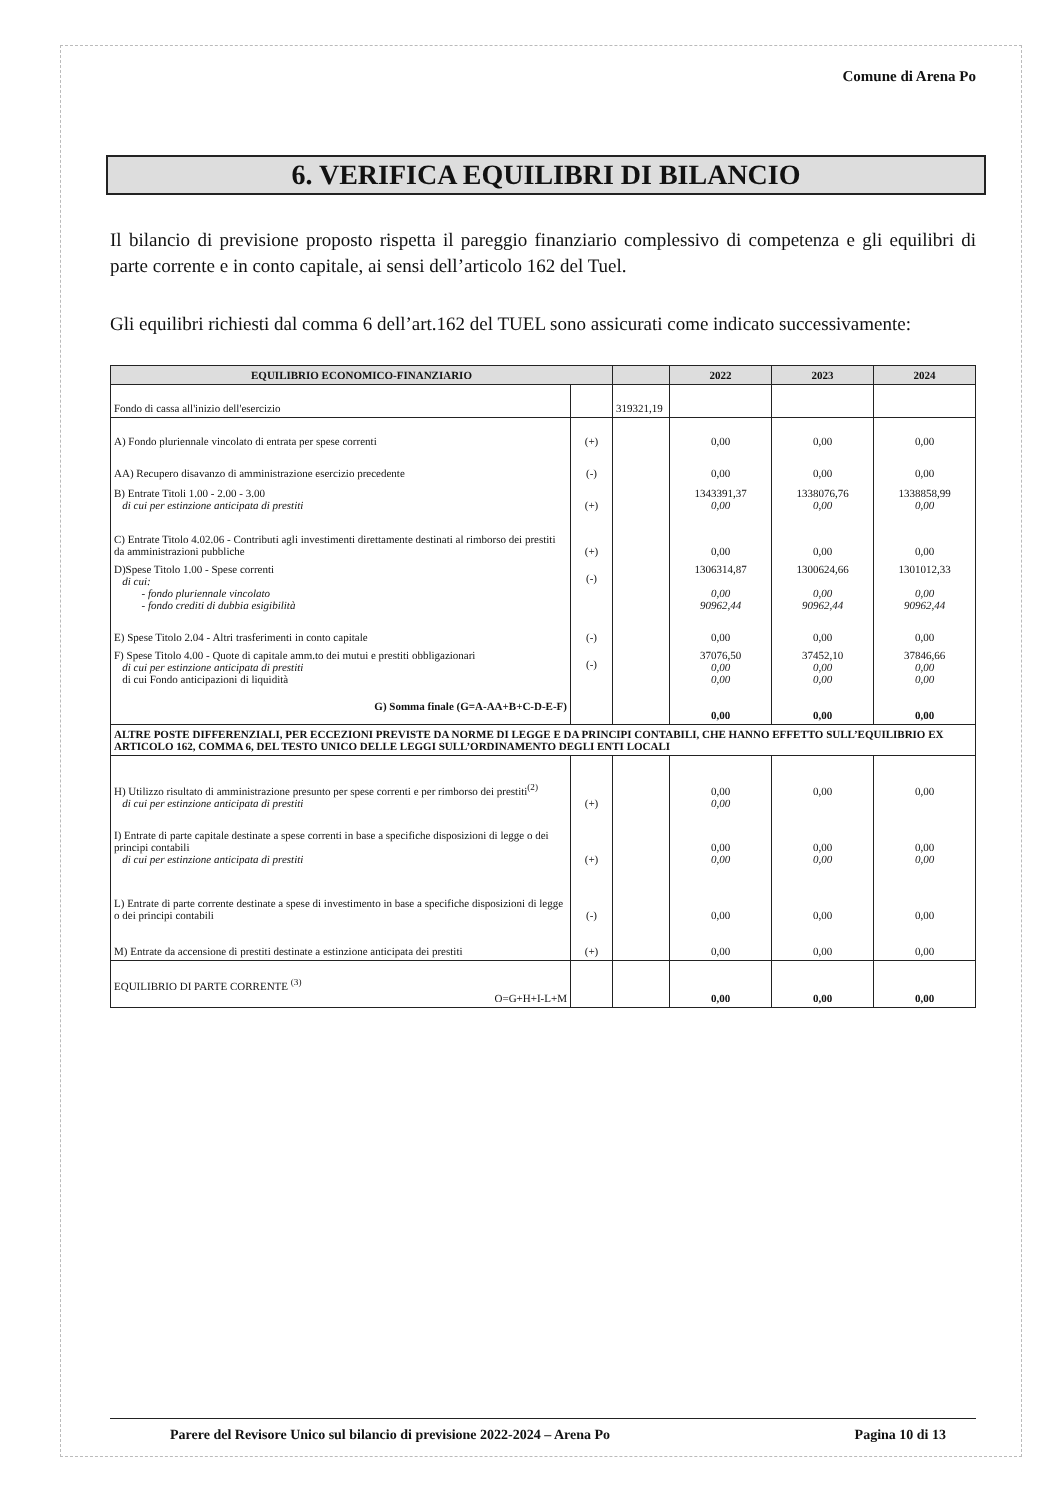Comune di Arena Po
6. VERIFICA EQUILIBRI DI BILANCIO
Il bilancio di previsione proposto rispetta il pareggio finanziario complessivo di competenza e gli equilibri di parte corrente e in conto capitale, ai sensi dell’articolo 162 del Tuel.
Gli equilibri richiesti dal comma 6 dell’art.162 del TUEL sono assicurati come indicato successivamente:
| EQUILIBRIO ECONOMICO-FINANZIARIO | | | 2022 | 2023 | 2024 |
| --- | --- | --- | --- | --- | --- |
| Fondo di cassa all'inizio dell'esercizio | | 319321,19 | | | |
| A) Fondo pluriennale vincolato di entrata per spese correnti | (+) | | 0,00 | 0,00 | 0,00 |
| AA) Recupero disavanzo di amministrazione esercizio precedente | (-) | | 0,00 | 0,00 | 0,00 |
| B) Entrate Titoli 1.00 - 2.00 - 3.00 di cui per estinzione anticipata di prestiti | (+) | | 1343391,37 0,00 | 1338076,76 0,00 | 1338858,99 0,00 |
| C) Entrate Titolo 4.02.06 - Contributi agli investimenti direttamente destinati al rimborso dei prestiti da amministrazioni pubbliche | (+) | | 0,00 | 0,00 | 0,00 |
| D)Spese Titolo 1.00 - Spese correnti di cui: - fondo pluriennale vincolato - fondo crediti di dubbia esigibilità | (-) | | 1306314,87 0,00 90962,44 | 1300624,66 0,00 90962,44 | 1301012,33 0,00 90962,44 |
| E) Spese Titolo 2.04 - Altri trasferimenti in conto capitale | (-) | | 0,00 | 0,00 | 0,00 |
| F) Spese Titolo 4.00 - Quote di capitale amm.to dei mutui e prestiti obbligazionari di cui per estinzione anticipata di prestiti di cui Fondo anticipazioni di liquidità | (-) | | 37076,50 0,00 0,00 | 37452,10 0,00 0,00 | 37846,66 0,00 0,00 |
| G) Somma finale (G=A-AA+B+C-D-E-F) | | | 0,00 | 0,00 | 0,00 |
| ALTRE POSTE DIFFERENZIALI, PER ECCEZIONI PREVISTE DA NORME DI LEGGE E DA PRINCIPI CONTABILI, CHE HANNO EFFETTO SULL’EQUILIBRIO EX ARTICOLO 162, COMMA 6, DEL TESTO UNICO DELLE LEGGI SULL’ORDINAMENTO DEGLI ENTI LOCALI | | | | | |
| H) Utilizzo risultato di amministrazione presunto per spese correnti e per rimborso dei prestiti<sup>(2)</sup> di cui per estinzione anticipata di prestiti | (+) | | 0,00 0,00 | 0,00 | 0,00 |
| I) Entrate di parte capitale destinate a spese correnti in base a specifiche disposizioni di legge o dei principi contabili di cui per estinzione anticipata di prestiti | (+) | | 0,00 0,00 | 0,00 0,00 | 0,00 0,00 |
| L) Entrate di parte corrente destinate a spese di investimento in base a specifiche disposizioni di legge o dei principi contabili | (-) | | 0,00 | 0,00 | 0,00 |
| M) Entrate da accensione di prestiti destinate a estinzione anticipata dei prestiti | (+) | | 0,00 | 0,00 | 0,00 |
| EQUILIBRIO DI PARTE CORRENTE <sup>(3)</sup> O=G+H+I-L+M | | | 0,00 | 0,00 | 0,00 |
Parere del Revisore Unico sul bilancio di previsione 2022-2024 – Arena Po Pagina 10 di 13